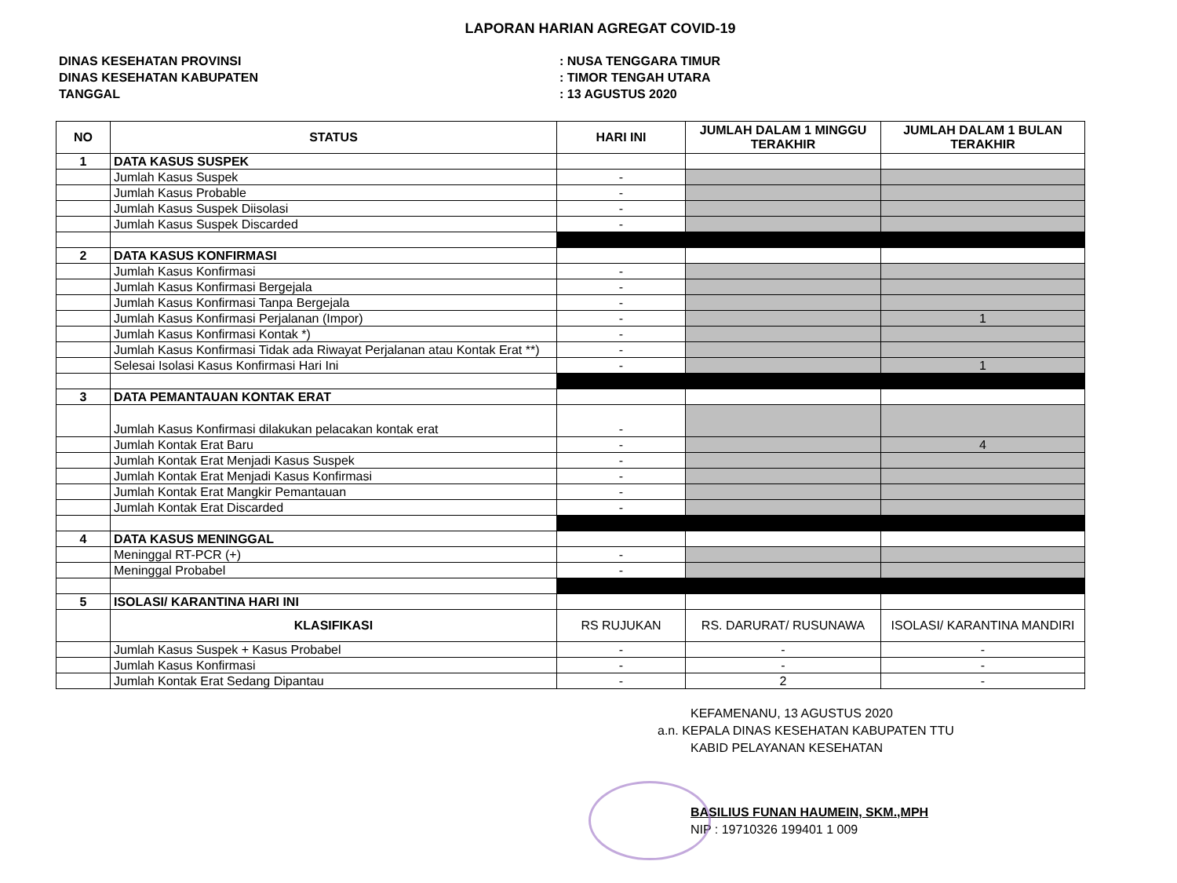LAPORAN HARIAN AGREGAT COVID-19
DINAS KESEHATAN PROVINSI: NUSA TENGGARA TIMUR
DINAS KESEHATAN KABUPATEN: TIMOR TENGAH UTARA
TANGGAL: 13 AGUSTUS 2020
| NO | STATUS | HARI INI | JUMLAH DALAM 1 MINGGU TERAKHIR | JUMLAH DALAM 1 BULAN TERAKHIR |
| --- | --- | --- | --- | --- |
| 1 | DATA KASUS SUSPEK | | | |
| | Jumlah Kasus Suspek | - | | |
| | Jumlah Kasus Probable | - | | |
| | Jumlah Kasus Suspek Diisolasi | - | | |
| | Jumlah Kasus Suspek Discarded | - | | |
| 2 | DATA KASUS KONFIRMASI | | | |
| | Jumlah Kasus Konfirmasi | - | | |
| | Jumlah Kasus Konfirmasi Bergejala | - | | |
| | Jumlah Kasus Konfirmasi Tanpa Bergejala | - | | |
| | Jumlah Kasus Konfirmasi Perjalanan (Impor) | - | | 1 |
| | Jumlah Kasus Konfirmasi Kontak *) | - | | |
| | Jumlah Kasus Konfirmasi Tidak ada Riwayat Perjalanan atau Kontak Erat **) | - | | |
| | Selesai Isolasi Kasus Konfirmasi Hari Ini | - | | 1 |
| 3 | DATA PEMANTAUAN KONTAK ERAT | | | |
| | Jumlah Kasus Konfirmasi dilakukan pelacakan kontak erat | - | | |
| | Jumlah Kontak Erat Baru | - | | 4 |
| | Jumlah Kontak Erat Menjadi Kasus Suspek | - | | |
| | Jumlah Kontak Erat Menjadi Kasus Konfirmasi | - | | |
| | Jumlah Kontak Erat Mangkir Pemantauan | - | | |
| | Jumlah Kontak Erat Discarded | - | | |
| 4 | DATA KASUS MENINGGAL | | | |
| | Meninggal RT-PCR (+) | - | | |
| | Meninggal Probabel | - | | |
| 5 | ISOLASI/ KARANTINA HARI INI | | | |
| | KLASIFIKASI | RS RUJUKAN | RS. DARURAT/ RUSUNAWA | ISOLASI/ KARANTINA MANDIRI |
| | Jumlah Kasus Suspek + Kasus Probabel | - | - | - |
| | Jumlah Kasus Konfirmasi | - | - | - |
| | Jumlah Kontak Erat Sedang Dipantau | - | 2 | - |
KEFAMENANU, 13 AGUSTUS 2020
a.n. KEPALA DINAS KESEHATAN KABUPATEN TTU
KABID PELAYANAN KESEHATAN
BASILIUS FUNAN HAUMEIN, SKM.,MPH
NIP : 19710326 199401 1 009